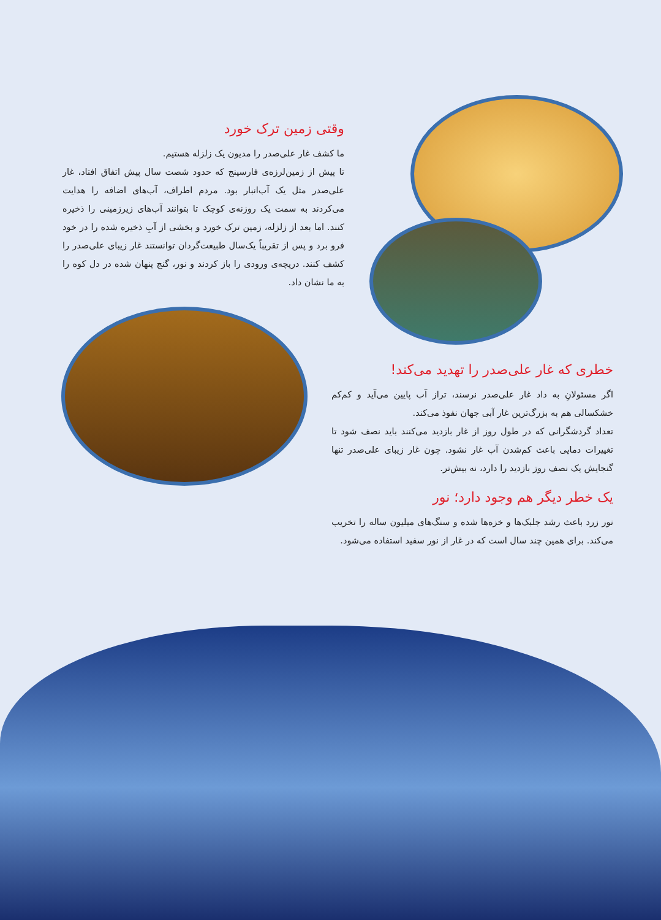وقتی زمین ترک خورد
ما کشف غار علی‌صدر را مدیون یک زلزله هستیم.
تا پیش از زمین‌لرزه‌ی فارسینج که حدود شصت سال پیش اتفاق افتاد، غار علی‌صدر مثل یک آب‌انبار بود. مردم اطراف، آب‌های اضافه را هدایت می‌کردند به سمت یک روزنه‌ی کوچک تا بتوانند آب‌های زیرزمینی را ذخیره کنند. اما بعد از زلزله، زمین ترک خورد و بخشی از آبِ ذخیره شده را در خود فرو برد و پس از تقریباً یک‌سال طبیعت‌گردان توانستند غار زیبای علی‌صدر را کشف کنند. دریچه‌ی ورودی را باز کردند و نور، گنج پنهان شده در دل کوه را به ما نشان داد.
خطری که غار علی‌صدر را تهدید می‌کند!
اگر مسئولانِ به داد غار علی‌صدر نرسند، تراز آب پایین می‌آید و کم‌کم خشکسالی هم به بزرگ‌ترین غار آبی جهان نفوذ می‌کند.
تعداد گردشگرانی که در طول روز از غار بازدید می‌کنند باید نصف شود تا تغییرات دمایی باعث کم‌شدن آب غار نشود. چون غار زیبای علی‌صدر تنها گنجایش یک نصف روز بازدید را دارد، نه بیش‌تر.
یک خطر دیگر هم وجود دارد؛ نور
نور زرد باعث رشد جلبک‌ها و خزه‌ها شده و سنگ‌های میلیون ساله را تخریب می‌کند. برای همین چند سال است که در غار از نور سفید استفاده می‌شود.